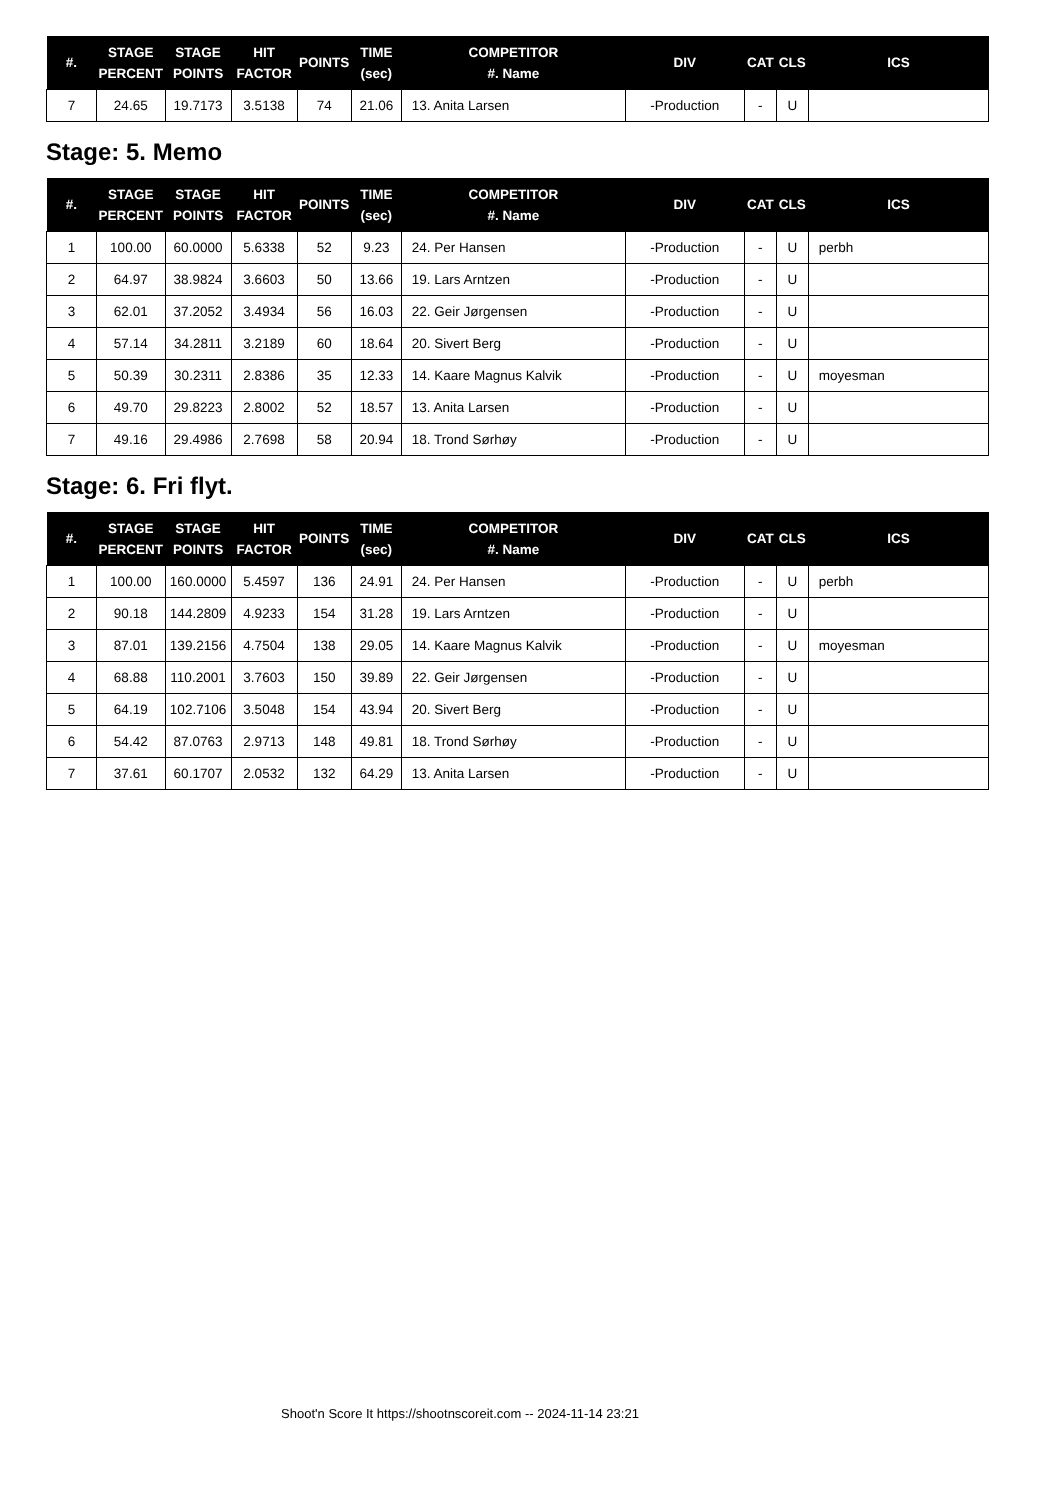| #. | STAGE PERCENT | STAGE POINTS | HIT FACTOR | POINTS | TIME (sec) | COMPETITOR #. Name | DIV | CAT | CLS | ICS |
| --- | --- | --- | --- | --- | --- | --- | --- | --- | --- | --- |
| 7 | 24.65 | 19.7173 | 3.5138 | 74 | 21.06 | 13. Anita Larsen | -Production | - | U | |
Stage: 5. Memo
| #. | STAGE PERCENT | STAGE POINTS | HIT FACTOR | POINTS | TIME (sec) | COMPETITOR #. Name | DIV | CAT | CLS | ICS |
| --- | --- | --- | --- | --- | --- | --- | --- | --- | --- | --- |
| 1 | 100.00 | 60.0000 | 5.6338 | 52 | 9.23 | 24. Per Hansen | -Production | - | U | perbh |
| 2 | 64.97 | 38.9824 | 3.6603 | 50 | 13.66 | 19. Lars Arntzen | -Production | - | U | |
| 3 | 62.01 | 37.2052 | 3.4934 | 56 | 16.03 | 22. Geir Jørgensen | -Production | - | U | |
| 4 | 57.14 | 34.2811 | 3.2189 | 60 | 18.64 | 20. Sivert Berg | -Production | - | U | |
| 5 | 50.39 | 30.2311 | 2.8386 | 35 | 12.33 | 14. Kaare Magnus Kalvik | -Production | - | U | moyesman |
| 6 | 49.70 | 29.8223 | 2.8002 | 52 | 18.57 | 13. Anita Larsen | -Production | - | U | |
| 7 | 49.16 | 29.4986 | 2.7698 | 58 | 20.94 | 18. Trond Sørhøy | -Production | - | U | |
Stage: 6. Fri flyt.
| #. | STAGE PERCENT | STAGE POINTS | HIT FACTOR | POINTS | TIME (sec) | COMPETITOR #. Name | DIV | CAT | CLS | ICS |
| --- | --- | --- | --- | --- | --- | --- | --- | --- | --- | --- |
| 1 | 100.00 | 160.0000 | 5.4597 | 136 | 24.91 | 24. Per Hansen | -Production | - | U | perbh |
| 2 | 90.18 | 144.2809 | 4.9233 | 154 | 31.28 | 19. Lars Arntzen | -Production | - | U | |
| 3 | 87.01 | 139.2156 | 4.7504 | 138 | 29.05 | 14. Kaare Magnus Kalvik | -Production | - | U | moyesman |
| 4 | 68.88 | 110.2001 | 3.7603 | 150 | 39.89 | 22. Geir Jørgensen | -Production | - | U | |
| 5 | 64.19 | 102.7106 | 3.5048 | 154 | 43.94 | 20. Sivert Berg | -Production | - | U | |
| 6 | 54.42 | 87.0763 | 2.9713 | 148 | 49.81 | 18. Trond Sørhøy | -Production | - | U | |
| 7 | 37.61 | 60.1707 | 2.0532 | 132 | 64.29 | 13. Anita Larsen | -Production | - | U | |
Shoot'n Score It https://shootnscoreit.com -- 2024-11-14 23:21